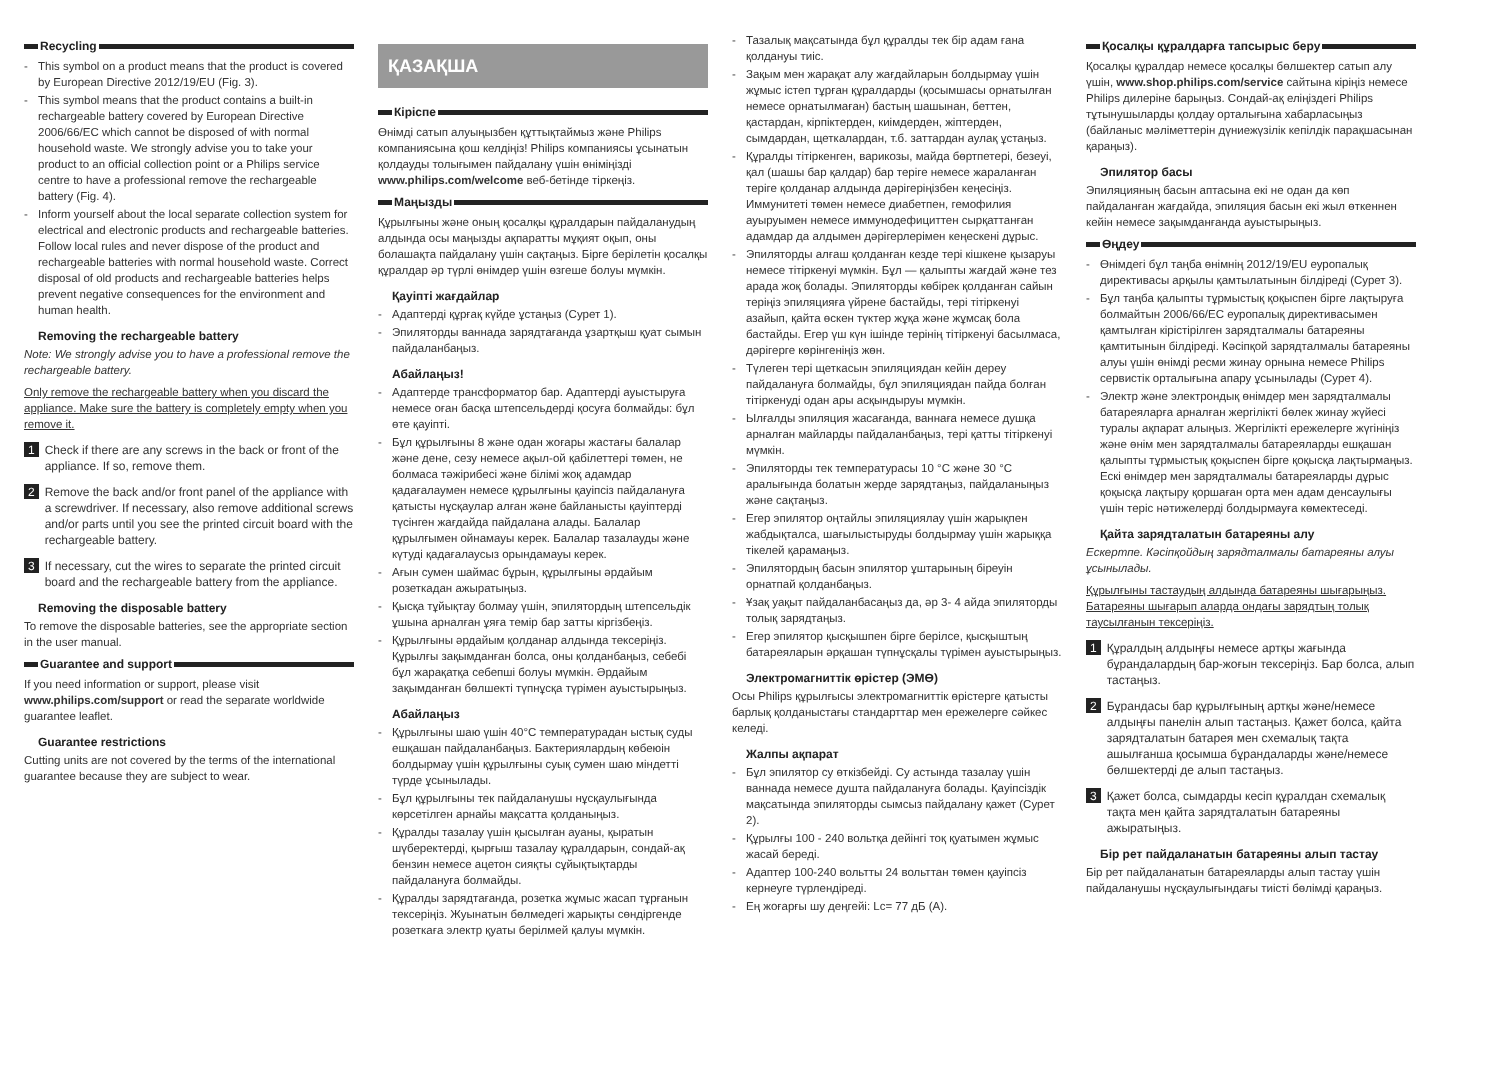Recycling
This symbol on a product means that the product is covered by European Directive 2012/19/EU (Fig. 3).
This symbol means that the product contains a built-in rechargeable battery covered by European Directive 2006/66/EC which cannot be disposed of with normal household waste. We strongly advise you to take your product to an official collection point or a Philips service centre to have a professional remove the rechargeable battery (Fig. 4).
Inform yourself about the local separate collection system for electrical and electronic products and rechargeable batteries. Follow local rules and never dispose of the product and rechargeable batteries with normal household waste. Correct disposal of old products and rechargeable batteries helps prevent negative consequences for the environment and human health.
Removing the rechargeable battery
Note: We strongly advise you to have a professional remove the rechargeable battery.
Only remove the rechargeable battery when you discard the appliance. Make sure the battery is completely empty when you remove it.
1 Check if there are any screws in the back or front of the appliance. If so, remove them.
2 Remove the back and/or front panel of the appliance with a screwdriver. If necessary, also remove additional screws and/or parts until you see the printed circuit board with the rechargeable battery.
3 If necessary, cut the wires to separate the printed circuit board and the rechargeable battery from the appliance.
Removing the disposable battery
To remove the disposable batteries, see the appropriate section in the user manual.
Guarantee and support
If you need information or support, please visit www.philips.com/support or read the separate worldwide guarantee leaflet.
Guarantee restrictions
Cutting units are not covered by the terms of the international guarantee because they are subject to wear.
ҚАЗАҚША
Кіріспе
Өнімді сатып алуыңызбен құттықтаймыз және Philips компаниясына қош келдіңіз! Philips компаниясы ұсынатын қолдауды толығымен пайдалану үшін өніміңізді www.philips.com/welcome веб-бетінде тіркеңіз.
Маңызды
Құрылғыны және оның қосалқы құралдарын пайдаланудың алдында осы маңызды ақпаратты мұқият оқып, оны болашақта пайдалану үшін сақтаңыз. Бірге берілетін қосалқы құралдар әр түрлі өнімдер үшін өзгеше болуы мүмкін.
Қауіпті жағдайлар
Адаптерді құрғақ күйде ұстаңыз (Сурет 1).
Эпиляторды ваннада зарядтағанда ұзартқыш қуат сымын пайдаланбаңыз.
Абайлаңыз!
Адаптерде трансформатор бар. Адаптерді ауыстыруға немесе оған басқа штепсельдерді қосуға болмайды: бұл өте қауіпті.
Бұл құрылғыны 8 және одан жоғары жастағы балалар және дене, сезу немесе ақыл-ой қабілеттері төмен, не болмаса тәжірибесі және білімі жоқ адамдар қадағалаумен немесе құрылғыны қауіпсіз пайдалануға қатысты нұсқаулар алған және байланысты қауіптерді түсінген жағдайда пайдалана алады. Балалар құрылғымен ойнамауы керек. Балалар тазалауды және күтуді қадағалаусыз орындамауы керек.
Ағын сумен шаймас бұрын, құрылғыны әрдайым розеткадан ажыратыңыз.
Қысқа тұйықтау болмау үшін, эпилятордың штепсельдік ұшына арналған ұяға темір бар затты кіргізбеңіз.
Құрылғыны әрдайым қолданар алдында тексеріңіз. Құрылғы зақымданған болса, оны қолданбаңыз, себебі бұл жарақатқа себепші болуы мүмкін. Әрдайым зақымданған бөлшекті түпнұсқа түрімен ауыстырыңыз.
Абайлаңыз
Құрылғыны шаю үшін 40°C температурадан ыстық суды ешқашан пайдаланбаңыз. Бактериялардың көбеюін болдырмау үшін құрылғыны суық сумен шаю міндетті түрде ұсынылады.
Бұл құрылғыны тек пайдаланушы нұсқаулығында көрсетілген арнайы мақсатта қолданыңыз.
Құралды тазалау үшін қысылған ауаны, қыратын шүберектерді, қырғыш тазалау құралдарын, сондай-ақ бензин немесе ацетон сияқты сұйықтықтарды пайдалануға болмайды.
Құралды зарядтағанда, розетка жұмыс жасап тұрғанын тексеріңіз. Жуынатын бөлмедегі жарықты сөндіргенде розеткаға электр қуаты берілмей қалуы мүмкін.
Тазалық мақсатында бұл құралды тек бір адам ғана қолдануы тиіс.
Зақым мен жарақат алу жағдайларын болдырмау үшін жұмыс істеп тұрған құралдарды (қосымшасы орнатылған немесе орнатылмаған) бастың шашынан, беттен, қастардан, кірпіктерден, киімдерден, жіптерден, сымдардан, щеткалардан, т.б. заттардан аулақ ұстаңыз.
Құралды тітіркенген, варикозы, майда бөртпетері, безеуі, қал (шашы бар қалдар) бар теріге немесе жараланған теріге қолданар алдында дәрігеріңізбен кеңесіңіз. Иммунитеті төмен немесе диабетпен, гемофилия ауыруымен немесе иммунодефициттен сырқаттанған адамдар да алдымен дәрігерлерімен кеңескені дұрыс.
Эпиляторды алғаш қолданған кезде тері кішкене қызаруы немесе тітіркенуі мүмкін. Бұл — қалыпты жағдай және тез арада жоқ болады. Эпиляторды көбірек қолданған сайын теріңіз эпиляцияға үйрене бастайды, тері тітіркенуі азайып, қайта өскен түктер жұқа және жұмсақ бола бастайды. Егер үш күн ішінде терінің тітіркенуі басылмаса, дәрігерге көрінгеніңіз жөн.
Түлеген тері щеткасын эпиляциядан кейін дереу пайдалануға болмайды, бұл эпиляциядан пайда болған тітіркенуді одан ары асқындыруы мүмкін.
Ылғалды эпиляция жасағанда, ваннаға немесе душқа арналған майларды пайдаланбаңыз, тері қатты тітіркенуі мүмкін.
Эпиляторды тек температурасы 10 °C және 30 °C аралығында болатын жерде зарядтаңыз, пайдаланыңыз және сақтаңыз.
Егер эпилятор оңтайлы эпиляциялау үшін жарықпен жабдықталса, шағылыстыруды болдырмау үшін жарыққа тікелей қарамаңыз.
Эпилятордың басын эпилятор ұштарының біреуін орнатпай қолданбаңыз.
Ұзақ уақыт пайдаланбасаңыз да, әр 3- 4 айда эпиляторды толық зарядтаңыз.
Егер эпилятор қысқышпен бірге берілсе, қысқыштың батареяларын әрқашан түпнұсқалы түрімен ауыстырыңыз.
Электромагниттік өрістер (ЭМӨ)
Осы Philips құрылғысы электромагниттік өрістерге қатысты барлық қолданыстағы стандарттар мен ережелерге сәйкес келеді.
Жалпы ақпарат
Бұл эпилятор су өткізбейді. Су астында тазалау үшін ваннада немесе душта пайдалануға болады. Қауіпсіздік мақсатында эпиляторды сымсыз пайдалану қажет (Сурет 2).
Құрылғы 100 - 240 вольтқа дейінгі тоқ қуатымен жұмыс жасай береді.
Адаптер 100-240 вольтты 24 вольттан төмен қауіпсіз кернеуге түрлендіреді.
Ең жоғарғы шу деңгейі: Lc= 77 дБ (A).
Қосалқы құралдарға тапсырыс беру
Қосалқы құралдар немесе қосалқы бөлшектер сатып алу үшін, www.shop.philips.com/service сайтына кіріңіз немесе Philips дилеріне барыңыз. Сондай-ақ еліңіздегі Philips тұтынушыларды қолдау орталығына хабарласыңыз (байланыс мәліметтерін дүниежүзілік кепілдік парақшасынан қараңыз).
Эпилятор басы
Эпиляцияның басын аптасына екі не одан да көп пайдаланған жағдайда, эпиляция басын екі жыл өткеннен кейін немесе зақымданғанда ауыстырыңыз.
Өңдеу
Өнімдегі бұл таңба өнімнің 2012/19/EU еуропалық директивасы арқылы қамтылатынын білдіреді (Сурет 3).
Бұл таңба қалыпты тұрмыстық қоқыспен бірге лақтыруға болмайтын 2006/66/EC еуропалық директивасымен қамтылған кірістірілген зарядталмалы батареяны қамтитынын білдіреді. Кәсіпқой зарядталмалы батареяны алуы үшін өнімді ресми жинау орнына немесе Philips сервистік орталығына апару ұсынылады (Сурет 4).
Электр және электрондық өнімдер мен зарядталмалы батареяларға арналған жергілікті бөлек жинау жүйесі туралы ақпарат алыңыз. Жергілікті ережелерге жүгініңіз және өнім мен зарядталмалы батареяларды ешқашан қалыпты тұрмыстық қоқыспен бірге қоқысқа лақтырмаңыз. Ескі өнімдер мен зарядталмалы батареяларды дұрыс қоқысқа лақтыру қоршаған орта мен адам денсаулығы үшін теріс нәтижелерді болдырмауға көмектеседі.
Қайта зарядталатын батареяны алу
Ескертпе. Кәсіпқойдың зарядталмалы батареяны алуы ұсынылады.
Құрылғыны тастаудың алдында батареяны шығарыңыз. Батареяны шығарып аларда ондағы зарядтың толық таусылғанын тексеріңіз.
1 Құралдың алдыңғы немесе артқы жағында бұрандалардың бар-жоғын тексеріңіз. Бар болса, алып тастаңыз.
2 Бұрандасы бар құрылғының артқы және/немесе алдыңғы панелін алып тастаңыз. Қажет болса, қайта зарядталатын батарея мен схемалық тақта ашылғанша қосымша бұрандаларды және/немесе бөлшектерді де алып тастаңыз.
3 Қажет болса, сымдарды кесіп құралдан схемалық тақта мен қайта зарядталатын батареяны ажыратыңыз.
Бір рет пайдаланатын батареяны алып тастау
Бір рет пайдаланатын батареяларды алып тастау үшін пайдаланушы нұсқаулығындағы тиісті бөлімді қараңыз.